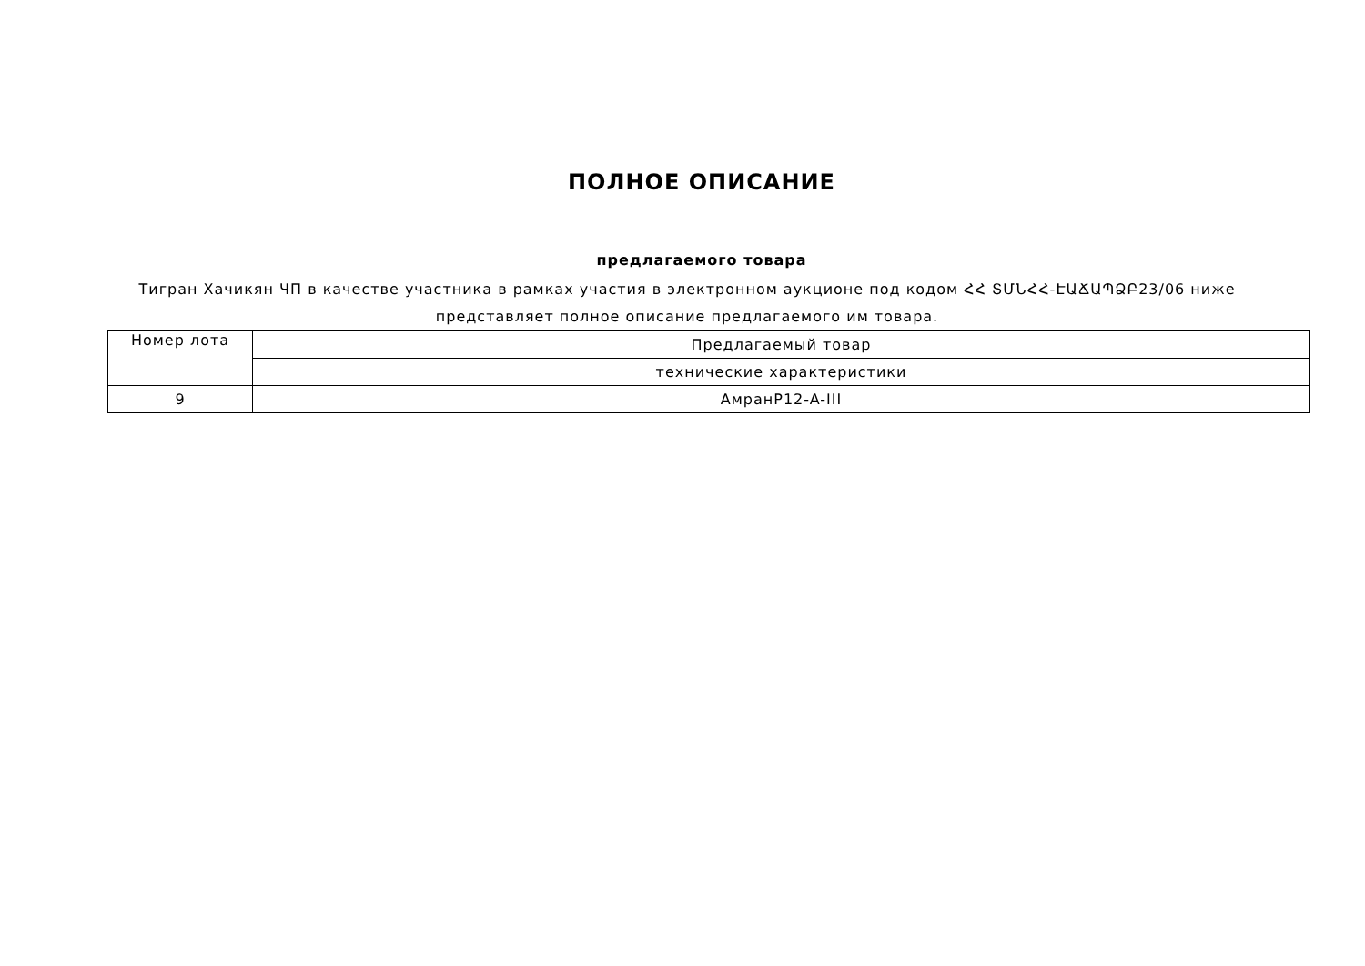ПОЛНОЕ ОПИСАНИЕ
предлагаемого товара
Тигран Хачикян ЧП в качестве участника в рамках участия в электронном аукционе под кодом ՀՀ ՏՄՆՀՀ-ԷԱՃԱՊՁԲ23/06 ниже представляет полное описание предлагаемого им товара.
| Номер лота | Предлагаемый товар |
| | технические характеристики |
| 9 | АмранP12-A-III |